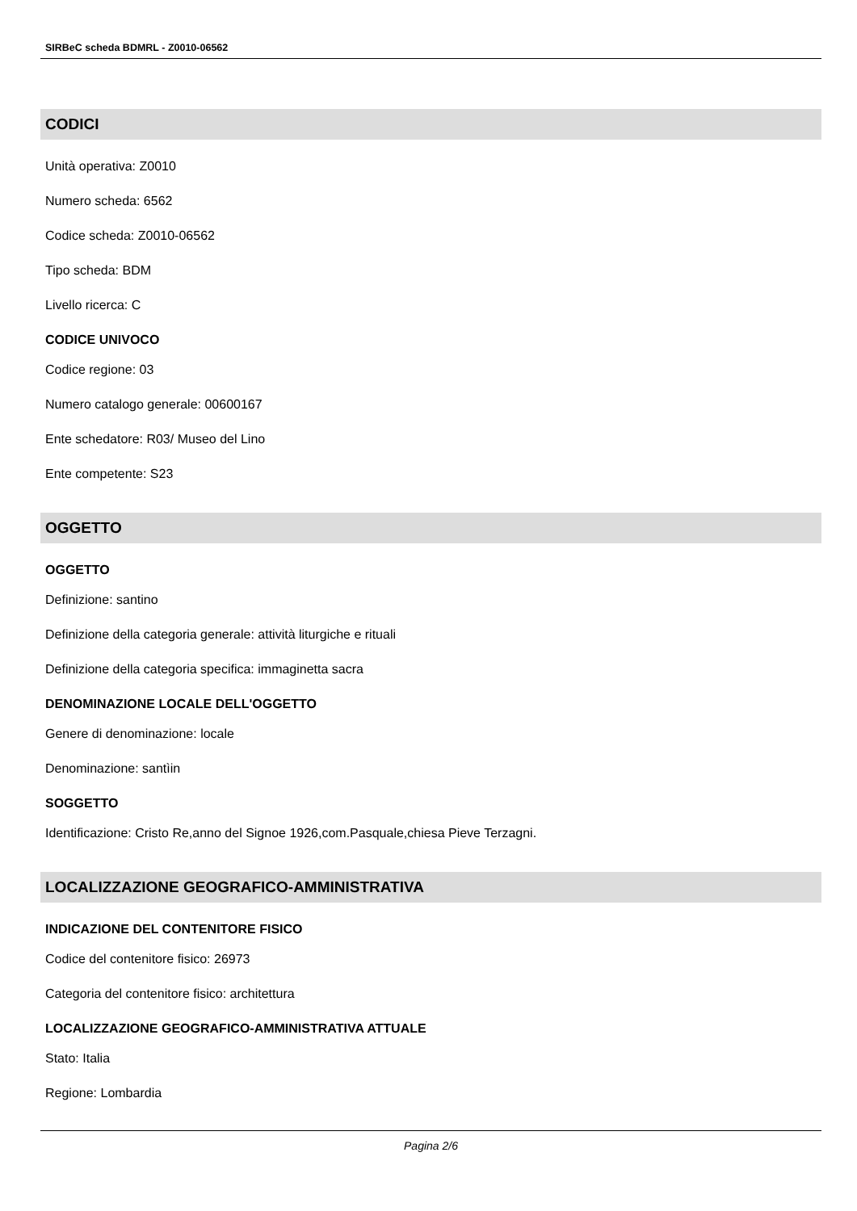SIRBeC scheda BDMRL - Z0010-06562
CODICI
Unità operativa: Z0010
Numero scheda: 6562
Codice scheda: Z0010-06562
Tipo scheda: BDM
Livello ricerca: C
CODICE UNIVOCO
Codice regione: 03
Numero catalogo generale: 00600167
Ente schedatore: R03/ Museo del Lino
Ente competente: S23
OGGETTO
OGGETTO
Definizione: santino
Definizione della categoria generale: attività liturgiche e rituali
Definizione della categoria specifica: immaginetta sacra
DENOMINAZIONE LOCALE DELL'OGGETTO
Genere di denominazione: locale
Denominazione: santìin
SOGGETTO
Identificazione: Cristo Re,anno del Signoe 1926,com.Pasquale,chiesa Pieve Terzagni.
LOCALIZZAZIONE GEOGRAFICO-AMMINISTRATIVA
INDICAZIONE DEL CONTENITORE FISICO
Codice del contenitore fisico: 26973
Categoria del contenitore fisico: architettura
LOCALIZZAZIONE GEOGRAFICO-AMMINISTRATIVA ATTUALE
Stato: Italia
Regione: Lombardia
Pagina 2/6